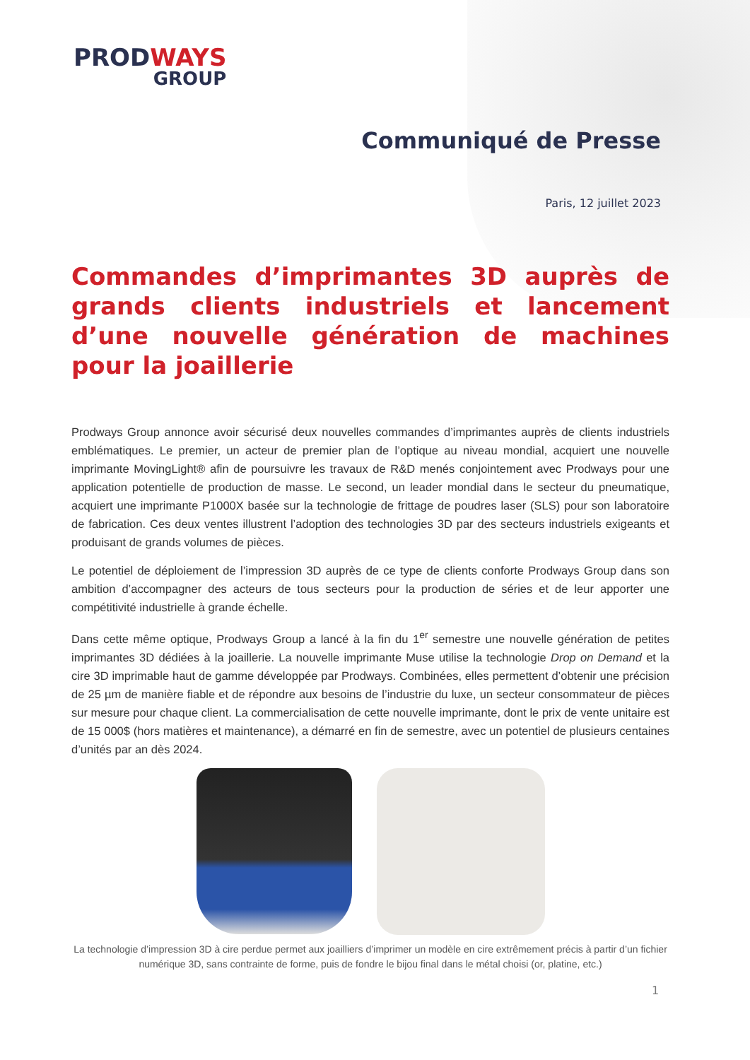PROD WAYS
GROUP
Communiqué de Presse
Paris, 12 juillet 2023
Commandes d’imprimantes 3D auprès de grands clients industriels et lancement d’une nouvelle génération de machines pour la joaillerie
Prodways Group annonce avoir sécurisé deux nouvelles commandes d’imprimantes auprès de clients industriels emblématiques. Le premier, un acteur de premier plan de l’optique au niveau mondial, acquiert une nouvelle imprimante MovingLight® afin de poursuivre les travaux de R&D menés conjointement avec Prodways pour une application potentielle de production de masse. Le second, un leader mondial dans le secteur du pneumatique, acquiert une imprimante P1000X basée sur la technologie de frittage de poudres laser (SLS) pour son laboratoire de fabrication. Ces deux ventes illustrent l’adoption des technologies 3D par des secteurs industriels exigeants et produisant de grands volumes de pièces.
Le potentiel de déploiement de l’impression 3D auprès de ce type de clients conforte Prodways Group dans son ambition d’accompagner des acteurs de tous secteurs pour la production de séries et de leur apporter une compétitivité industrielle à grande échelle.
Dans cette même optique, Prodways Group a lancé à la fin du 1<sup>er</sup> semestre une nouvelle génération de petites imprimantes 3D dédiées à la joaillerie. La nouvelle imprimante Muse utilise la technologie Drop on Demand et la cire 3D imprimable haut de gamme développée par Prodways. Combinées, elles permettent d’obtenir une précision de 25 µm de manière fiable et de répondre aux besoins de l’industrie du luxe, un secteur consommateur de pièces sur mesure pour chaque client. La commercialisation de cette nouvelle imprimante, dont le prix de vente unitaire est de 15 000$ (hors matières et maintenance), a démarré en fin de semestre, avec un potentiel de plusieurs centaines d’unités par an dès 2024.
La technologie d’impression 3D à cire perdue permet aux joailliers d’imprimer un modèle en cire extrêmement précis à partir d’un fichier numérique 3D, sans contrainte de forme, puis de fondre le bijou final dans le métal choisi (or, platine, etc.)
1